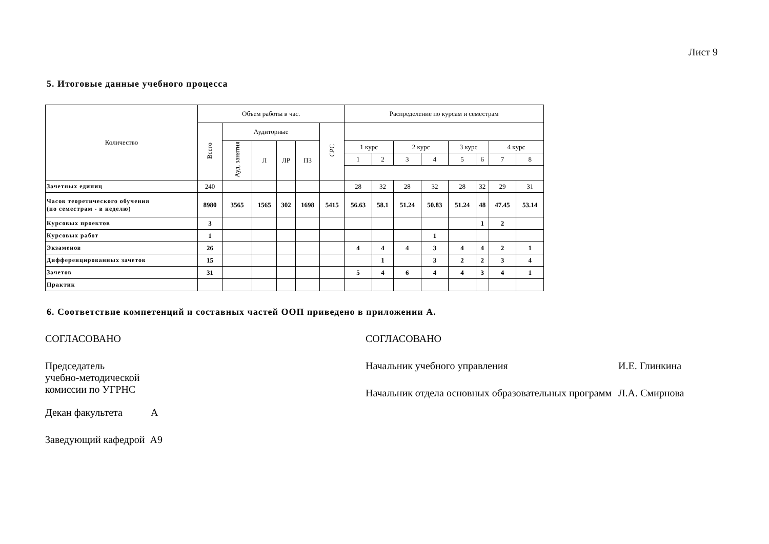Лист 9
5. Итоговые данные учебного процесса
| Количество | Объем работы в час. | | | | | | Распределение по курсам и семестрам | | | | | | | |
| --- | --- | --- | --- | --- | --- | --- | --- | --- | --- | --- | --- | --- | --- | --- |
| | Всего | Аудиторные | | | | СРС | | | | | | | | |
| | | Ауд. занятия | Л | ЛР | ПЗ | | 1 курс | | 2 курс | | 3 курс | | 4 курс | |
| | | | | | | | 1 | 2 | 3 | 4 | 5 | 6 | 7 | 8 |
| Зачетных единиц | 240 | | | | | | 28 | 32 | 28 | 32 | 28 | 32 | 29 | 31 |
| Часов теоретического обучения (по семестрам - в неделю) | 8980 | 3565 | 1565 | 302 | 1698 | 5415 | 56.63 | 58.1 | 51.24 | 50.83 | 51.24 | 48 | 47.45 | 53.14 |
| Курсовых проектов | 3 | | | | | | | | | | | 1 | 2 | |
| Курсовых работ | 1 | | | | | | | | | 1 | | | | |
| Экзаменов | 26 | | | | | | 4 | 4 | 4 | 3 | 4 | 4 | 2 | 1 |
| Дифференцированных зачетов | 15 | | | | | | | 1 | | 3 | 2 | 2 | 3 | 4 |
| Зачетов | 31 | | | | | | 5 | 4 | 6 | 4 | 4 | 3 | 4 | 1 |
| Практик | | | | | | | | | | | | | | |
6. Соответствие компетенций и составных частей ООП приведено в приложении А.
СОГЛАСОВАНО
Председатель
учебно-методической
комиссии по УГРНС
Декан факультета А
Заведующий кафедрой А9
СОГЛАСОВАНО
Начальник учебного управления И.Е. Глинкина
Начальник отдела основных образовательных программ
Л.А. Смирнова